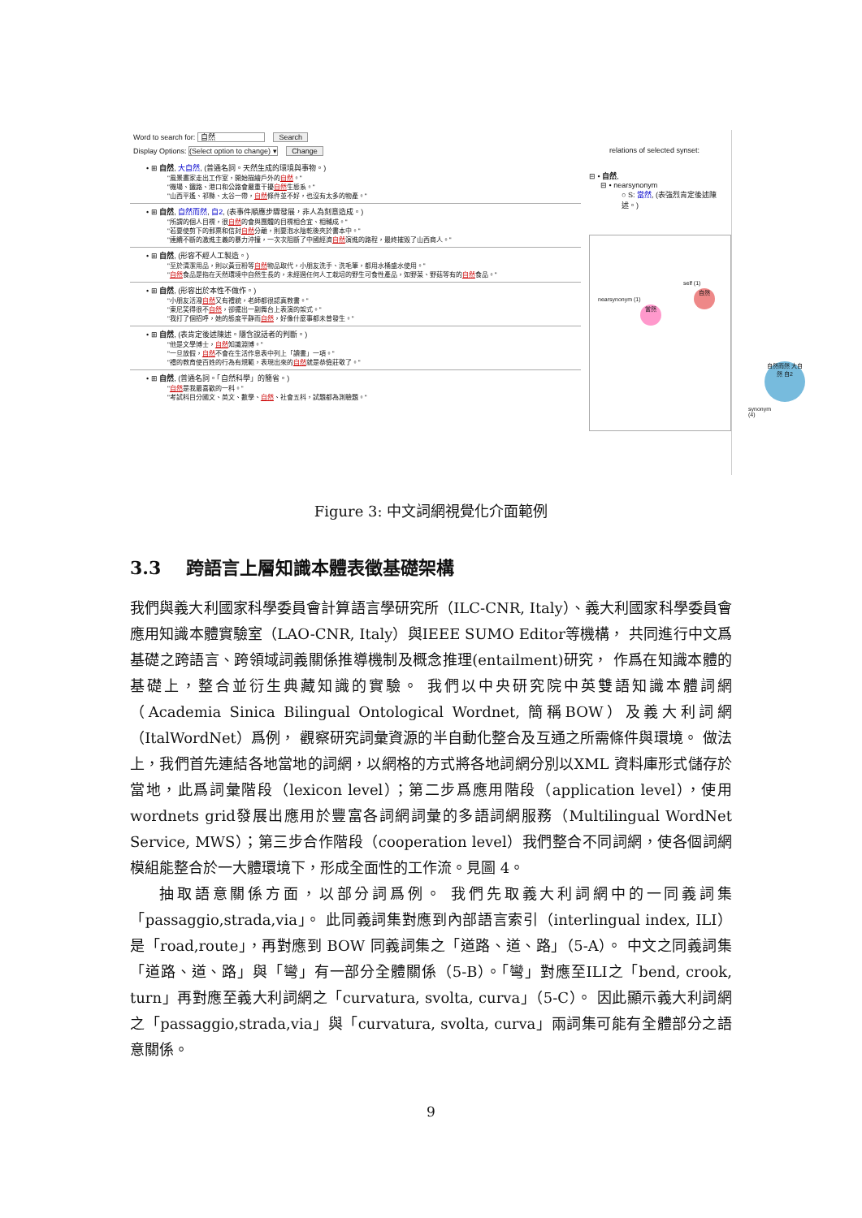Word to search for: 自然 Search
Display Options: (Select option to change) ▾ Change
• ⊞ 自然, 大自然, (普通名詞。天然生成的環境與事物。)
"風景畫家走出工作室，開始描繪戶外的自然。"
"機場、鐵路、港口和公路會嚴重干擾自然生態系。"
"山西平遙、祁縣、太谷一帶，自然條件並不好，也沒有太多的物產。"
• ⊞ 自然, 自然而然, 自2, (表事件順應步驟發展，非人為刻意造成。)
"所謂的個人目標，很自然的會與團體的目標相合宜、相輔成。"
"若要使剪下的郵票和信封自然分離，則要泡水陰乾後夾於書本中。"
"連續不斷的激進主義的暴力沖撞，一次次阻斷了中國經濟自然演進的路程，最終摧毀了山西商人。"
• ⊞ 自然, (形容不經人工製造。)
"至於清潔用品，則以黃豆粉等自然物品取代，小朋友洗手、洗毛筆，都用水桶盛水使用。"
"自然食品是指在天然環境中自然生長的，未經過任何人工栽培的野生可食性產品，如野菜、野菇等有的自然食品。"
• ⊞ 自然, (形容出於本性不做作。)
"小朋友活潑自然又有禮貌，老師都很認真教書。"
"東尼笑得很不自然，卻擺出一副舞台上表演的架式。"
"我打了個招呼，她的態度平靜而自然，好像什麼事都未曾發生。"
• ⊞ 自然, (表肯定後述陳述。隱含說話者的判斷。)
"他是文學博士，自然知識淵博。"
"一旦放假，自然不會在生活作息表中列上「讀書」一項。"
"禮的教育使百姓的行為有規範，表現出來的自然就是恭儉莊敬了。"
• ⊞ 自然, (普通名詞。「自然科學」的簡省。)
"自然是我最喜歡的一科。"
"考試科目分國文、英文、數學、自然、社會五科，試題都為測驗題。"
relations of selected synset:
⊟ • 自然,
⊟ • nearsynonym
○ S: 當然, (表強烈肯定後述陳述。)
self (1)
nearsynonym (1)
自然
當然
自然而然 大自然 自2
synonym (4)
Figure 3: 中文詞網視覺化介面範例
3.3 跨語言上層知識本體表徵基礎架構
我們與義大利國家科學委員會計算語言學研究所（ILC-CNR, Italy）、義大利國家科學委員會應用知識本體實驗室（LAO-CNR, Italy）與IEEE SUMO Editor等機構， 共同進行中文爲基礎之跨語言、跨領域詞義關係推導機制及概念推理(entailment)研究， 作爲在知識本體的基礎上，整合並衍生典藏知識的實驗。 我們以中央研究院中英雙語知識本體詞網（Academia Sinica Bilingual Ontological Wordnet, 簡稱BOW）及義大利詞網（ItalWordNet）爲例， 觀察研究詞彙資源的半自動化整合及互通之所需條件與環境。 做法上，我們首先連結各地當地的詞網，以網格的方式將各地詞網分別以XML 資料庫形式儲存於當地，此爲詞彙階段（lexicon level）；第二步爲應用階段（application level），使用wordnets grid發展出應用於豐富各詞網詞彙的多語詞網服務（Multilingual WordNet Service, MWS）；第三步合作階段（cooperation level）我們整合不同詞網，使各個詞網模組能整合於一大體環境下，形成全面性的工作流。見圖 4。
抽取語意關係方面，以部分詞爲例。 我們先取義大利詞網中的一同義詞集「passaggio,strada,via」。 此同義詞集對應到內部語言索引（interlingual index, ILI）是「road,route」，再對應到 BOW 同義詞集之「道路、道、路」（5-A）。 中文之同義詞集「道路、道、路」與「彎」有一部分全體關係（5-B）。「彎」對應至ILI之「bend, crook, turn」再對應至義大利詞網之「curvatura, svolta, curva」（5-C）。 因此顯示義大利詞網之「passaggio,strada,via」與「curvatura, svolta, curva」兩詞集可能有全體部分之語意關係。
9